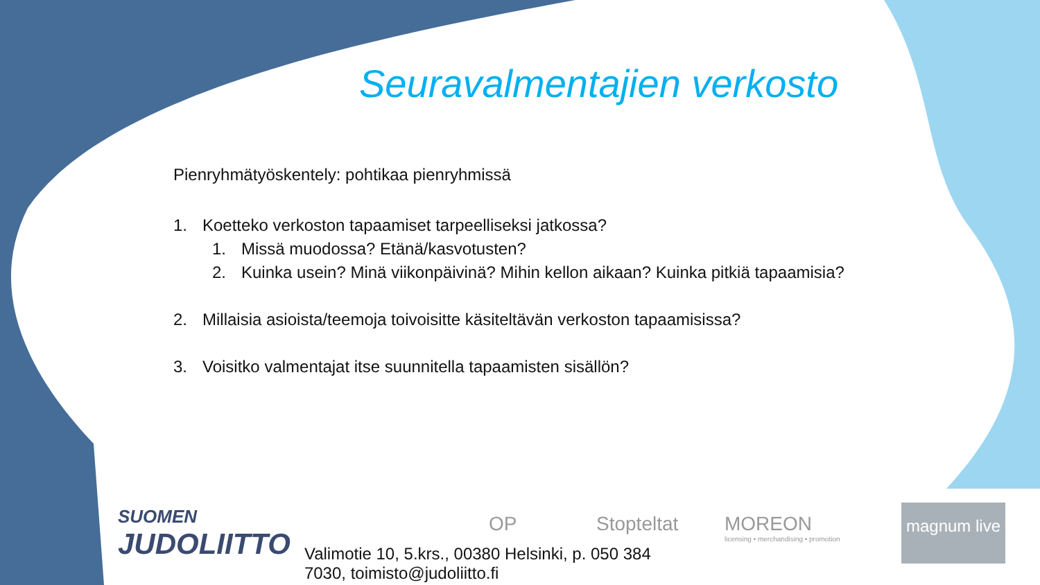Seuravalmentajien verkosto
Pienryhmätyöskentely: pohtikaa pienryhmissä
1. Koetteko verkoston tapaamiset tarpeelliseksi jatkossa?
1. Missä muodossa? Etänä/kasvotusten?
2. Kuinka usein? Minä viikonpäivinä? Mihin kellon aikaan? Kuinka pitkiä tapaamisia?
2. Millaisia asioista/teemoja toivoisitte käsiteltävän verkoston tapaamisissa?
3. Voisitko valmentajat itse suunnitella tapaamisten sisällön?
SUOMEN
JUDOLIITTO
Valimotie 10, 5.krs., 00380 Helsinki, p. 050 384 7030, toimisto@judoliitto.fi
OP Stopteltat
MOREON
licensing • merchandising • promotion
magnum live